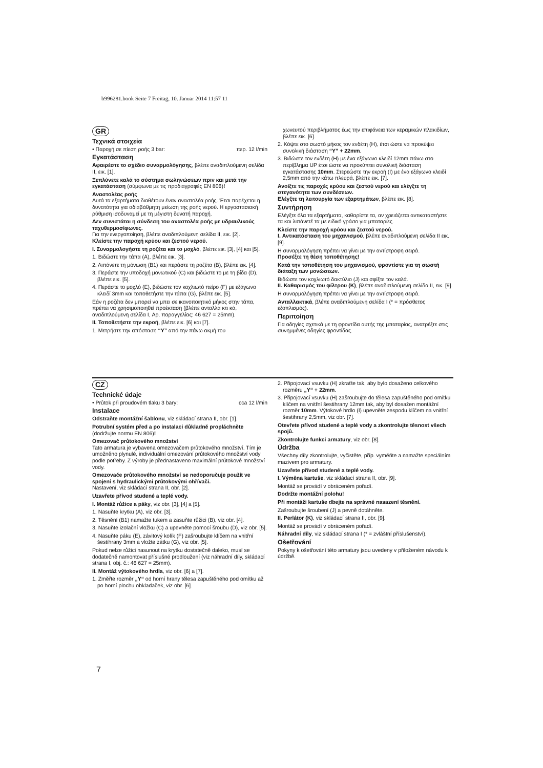b996281.book Seite 7 Freitag, 10. Januar 2014 11:57 11
GR
Τεχνικά στοιχεία
• Παροχή σε πίεση ροής 3 bar: περ. 12 l/min
Εγκατάσταση
Αφαιρέστε το σχέδιο συναρμολόγησης, βλέπε αναδιπλούμενη σελίδα II, εικ. [1].
Ξεπλύνετε καλά το σύστημα σωληνώσεων πριν και μετά την εγκατάσταση (σύμφωνα με τις προδιαγραφές EN 806)!
Αναστολέας ροής
Αυτά τα εξαρτήματα διαθέτουν έναν αναστολέα ροής. Έτσι παρέχεται η δυνατότητα για αδιαβάθμητη μείωση της ροής νερού. Η εργοστασιακή ρύθμιση ισοδυναμεί με τη μέγιστη δυνατή παροχή.
Δεν συνιστάται η σύνδεση του αναστολέα ροής με υδραυλικούς ταχυθερμοσίφωνες.
Για την ενεργοποίηση, βλέπε αναδιπλούμενη σελίδα II, εικ. [2].
Κλείστε την παροχή κρύου και ζεστού νερού.
I. Συναρμολογήστε τη ροζέτα και το μοχλό, βλέπε εικ. [3], [4] και [5].
1. Βιδώστε την τάπα (A), βλέπε εικ. [3].
2. Λιπάνετε τη μόνωση (B1) και περάστε τη ροζέτα (B), βλέπε εικ. [4].
3. Περάστε την υποδοχή μονωτικού (C) και βιδώστε το με τη βίδα (D), βλέπε εικ. [5].
4. Περάστε το μοχλό (E), βιδώστε τον κοχλιωτό πείρο (F) με εξάγωνο κλειδί 3mm και τοποθετήστε την τάπα (G), βλέπε εικ. [5].
Εάν η ροζέτα δεν μπορεί να μπει σε ικανοποιητικό μήκος στην τάπα, πρέπει να χρησιμοποιηθεί προέκταση (βλέπε ανταλλα κτι κά, αναδιπλούμενη σελίδα I, Αρ. παραγγελίας: 46 627 = 25mm).
II. Τοποθετήστε την εκροή, βλέπε εικ. [6] και [7].
1. Μετρήστε την απόσταση “Y” από την πάνω ακμή του
χωνευτού περιβλήματος έως την επιφάνεια των κεραμικών πλακιδίων, βλέπε εικ. [6].
2. Κόψτε στο σωστό μήκος τον ενδέτη (H), έτσι ώστε να προκύψει συνολική διάσταση “Y” + 22mm.
3. Βιδώστε τον ενδέτη (H) με ένα εξάγωνο κλειδί 12mm πάνω στο περίβλημα UP έτσι ώστε να προκύπτει συνολική διάσταση εγκατάστασης 10mm. Στερεώστε την εκροή (I) με ένα εξάγωνο κλειδί 2,5mm από την κάτω πλευρά, βλέπε εικ. [7].
Ανοίξτε τις παροχές κρύου και ζεστού νερού και ελέγξτε τη στεγανότητα των συνδέσεων.
Ελέγξτε τη λειτουργία των εξαρτημάτων, βλέπε εικ. [8].
Συντήρηση
Ελέγξτε όλα τα εξαρτήματα, καθαρίστε τα, αν χρειάζεται αντικαταστήστε τα και λιπάνετέ τα με ειδικό γράσο για μπαταρίες.
Κλείστε την παροχή κρύου και ζεστού νερού.
I. Αντικατάσταση του μηχανισμού, βλέπε αναδιπλούμενη σελίδα II εικ. [9].
Η συναρμολόγηση πρέπει να γίνει με την αντίστροφη σειρά.
Προσέξτε τη θέση τοποθέτησης!
Κατά την τοποθέτηση του μηχανισμού, φροντίστε για τη σωστή διάταξη των μονώσεων.
Βιδώστε τον κοχλιωτό δακτύλιο (J) και σφίξτε τον καλά.
II. Καθαρισμός του φίλτρου (K), βλέπε αναδιπλούμενη σελίδα II, εικ. [9].
Η συναρμολόγηση πρέπει να γίνει με την αντίστροφη σειρά.
Ανταλλακτικά, βλέπε αναδιπλούμενη σελίδα I (* = πρόσθετος εξοπλισμός).
Περιποίηση
Για οδηγίες σχετικά με τη φροντίδα αυτής της μπαταρίας, ανατρέξτε στις συνημμένες οδηγίες φροντίδας.
CZ
Technické údaje
• Průtok při proudovém tlaku 3 bary: cca 12 l/min
Instalace
Odstraňte montážní šablonu, viz skládací strana II, obr. [1].
Potrubní systém před a po instalaci důkladně propláchněte (dodržujte normu EN 806)!
Omezovač průtokového množství
Tato armatura je vybavena omezovačem průtokového množství. Tím je umožněno plynulé, individuální omezování průtokového množství vody podle potřeby. Z výroby je přednastaveno maximální průtokové množství vody.
Omezovače průtokového množství se nedoporučuje použít ve spojení s hydraulickými průtokovými ohřívači.
Nastavení, viz skládací strana II, obr. [2].
Uzavřete přívod studené a teplé vody.
I. Montáž růžice a páky, viz obr. [3], [4] a [5].
1. Nasuňte krytku (A), viz obr. [3].
2. Těsnění (B1) namažte tukem a zasuňte růžici (B), viz obr. [4].
3. Nasuňte izolační vložku (C) a upevněte pomocí šroubu (D), viz obr. [5].
4. Nasuňte páku (E), závitový kolík (F) zašroubujte klíčem na vnitřní šestihrany 3mm a vložte zátku (G), viz obr. [5].
Pokud nelze růžici nasunout na krytku dostatečně daleko, musí se dodatečně namontovat příslušné prodloužení (viz náhradní díly, skládací strana I, obj. č.: 46 627 = 25mm).
II. Montáž výtokového hrdla, viz obr. [6] a [7].
1. Změřte rozměr „Y“ od horní hrany tělesa zapuštěného pod omítku až po horní plochu obkladaček, viz obr. [6].
2. Připojovací vsuvku (H) zkraťte tak, aby bylo dosaženo celkového rozměru „Y“ + 22mm.
3. Připojovací vsuvku (H) zašroubujte do tělesa zapuštěného pod omítku klíčem na vnitřní šestihrany 12mm tak, aby byl dosažen montážní rozměr 10mm. Výtokové hrdlo (I) upevněte zespodu klíčem na vnitřní šestihrany 2,5mm, viz obr. [7].
Otevřete přívod studené a teplé vody a zkontrolujte těsnost všech spojů.
Zkontrolujte funkci armatury, viz obr. [8].
Údržba
Všechny díly zkontrolujte, vyčistěte, příp. vyměňte a namažte speciálním mazivem pro armatury.
Uzavřete přívod studené a teplé vody.
I. Výměna kartuše, viz skládací strana II, obr. [9].
Montáž se provádí v obráceném pořadí.
Dodržte montážní polohu!
Při montáži kartuše dbejte na správné nasazení těsnění.
Zašroubujte šroubení (J) a pevně dotáhněte.
II. Perlátor (K), viz skládací strana II, obr. [9].
Montáž se provádí v obráceném pořadí.
Náhradní díly, viz skládací strana I (* = zvláštní příslušenství).
Ošetřování
Pokyny k ošetřování této armatury jsou uvedeny v přiloženém návodu k údržbě.
7